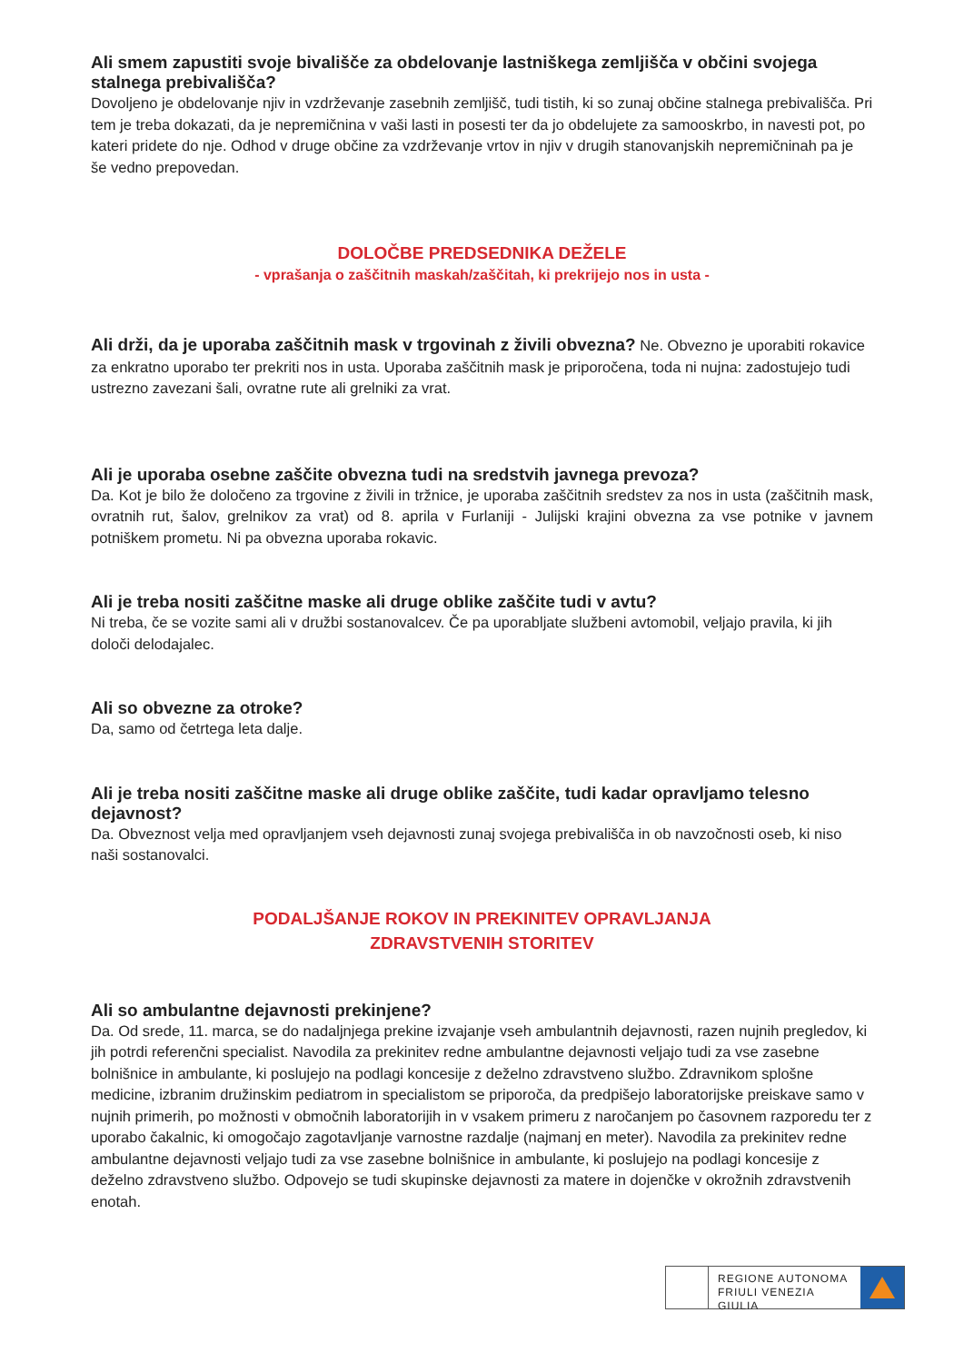Ali smem zapustiti svoje bivališče za obdelovanje lastniškega zemljišča v občini svojega stalnega prebivališča?
Dovoljeno je obdelovanje njiv in vzdrževanje zasebnih zemljišč, tudi tistih, ki so zunaj občine stalnega prebivališča. Pri tem je treba dokazati, da je nepremičnina v vaši lasti in posesti ter da jo obdelujete za samooskrbo, in navesti pot, po kateri pridete do nje. Odhod v druge občine za vzdrževanje vrtov in njiv v drugih stanovanjskih nepremičninah pa je še vedno prepovedan.
DOLOČBE PREDSEDNIKA DEŽELE
- vprašanja o zaščitnih maskah/zaščitah, ki prekrijejo nos in usta -
Ali drži, da je uporaba zaščitnih mask v trgovinah z živili obvezna? Ne. Obvezno je uporabiti rokavice za enkratno uporabo ter prekriti nos in usta. Uporaba zaščitnih mask je priporočena, toda ni nujna: zadostujejo tudi ustrezno zavezani šali, ovratne rute ali grelniki za vrat.
Ali je uporaba osebne zaščite obvezna tudi na sredstvih javnega prevoza?
Da. Kot je bilo že določeno za trgovine z živili in tržnice, je uporaba zaščitnih sredstev za nos in usta (zaščitnih mask, ovratnih rut, šalov, grelnikov za vrat) od 8. aprila v Furlaniji - Julijski krajini obvezna za vse potnike v javnem potniškem prometu. Ni pa obvezna uporaba rokavic.
Ali je treba nositi zaščitne maske ali druge oblike zaščite tudi v avtu?
Ni treba, če se vozite sami ali v družbi sostanovalcev. Če pa uporabljate službeni avtomobil, veljajo pravila, ki jih določi delodajalec.
Ali so obvezne za otroke?
Da, samo od četrtega leta dalje.
Ali je treba nositi zaščitne maske ali druge oblike zaščite, tudi kadar opravljamo telesno dejavnost?
Da. Obveznost velja med opravljanjem vseh dejavnosti zunaj svojega prebivališča in ob navzočnosti oseb, ki niso naši sostanovalci.
PODALJŠANJE ROKOV IN PREKINITEV OPRAVLJANJA
ZDRAVSTVENIH STORITEV
Ali so ambulantne dejavnosti prekinjene?
Da. Od srede, 11. marca, se do nadaljnjega prekine izvajanje vseh ambulantnih dejavnosti, razen nujnih pregledov, ki jih potrdi referenčni specialist. Navodila za prekinitev redne ambulantne dejavnosti veljajo tudi za vse zasebne bolnišnice in ambulante, ki poslujejo na podlagi koncesije z deželno zdravstveno službo. Zdravnikom splošne medicine, izbranim družinskim pediatrom in specialistom se priporoča, da predpišejo laboratorijske preiskave samo v nujnih primerih, po možnosti v območnih laboratorijih in v vsakem primeru z naročanjem po časovnem razporedu ter z uporabo čakalnic, ki omogočajo zagotavljanje varnostne razdalje (najmanj en meter). Navodila za prekinitev redne ambulantne dejavnosti veljajo tudi za vse zasebne bolnišnice in ambulante, ki poslujejo na podlagi koncesije z deželno zdravstveno službo. Odpovejo se tudi skupinske dejavnosti za matere in dojenčke v okrožnih zdravstvenih enotah.
REGIONE AUTONOMA
FRIULI VENEZIA GIULIA